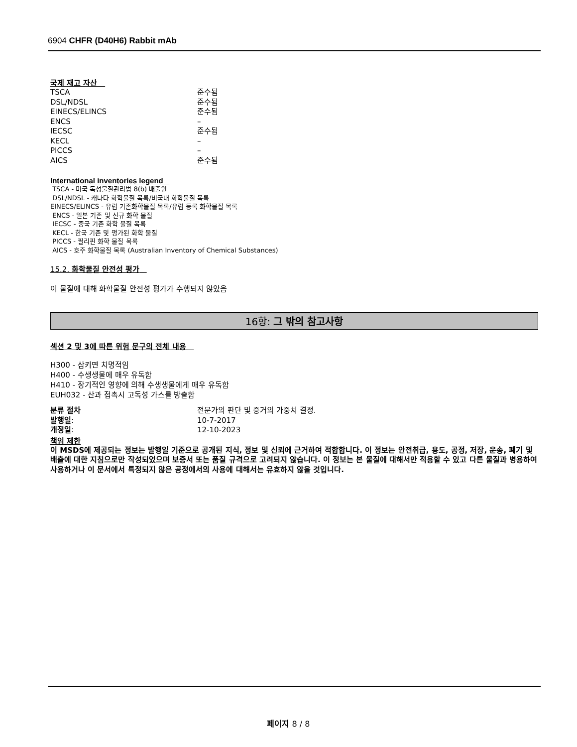6904 CHFR (D40H6) Rabbit mAb
국제 재고 자산
| TSCA | 준수됨 |
| DSL/NDSL | 준수됨 |
| EINECS/ELINCS | 준수됨 |
| ENCS | – |
| IECSC | 준수됨 |
| KECL | – |
| PICCS | – |
| AICS | 준수됨 |
International inventories legend
TSCA - 미국 독성물질관리법 8(b) 배출원
DSL/NDSL - 캐나다 화학물질 목록/비국내 화학물질 목록
EINECS/ELINCS - 유럽 기존화학물질 목록/유럽 등록 화학물질 목록
ENCS - 일본 기존 및 신규 화학 물질
IECSC - 중국 기존 화학 물질 목록
KECL - 한국 기존 및 평가된 화학 물질
PICCS - 필리핀 화학 물질 목록
AICS - 호주 화학물질 목록 (Australian Inventory of Chemical Substances)
15.2. 화학물질 안전성 평가
이 물질에 대해 화학물질 안전성 평가가 수행되지 않았음
16항: 그 밖의 참고사항
섹션 2 및 3에 따른 위험 문구의 전체 내용
H300 - 삼키면 치명적임
H400 - 수생생물에 매우 유독함
H410 - 장기적인 영향에 의해 수생생물에게 매우 유독함
EUH032 - 산과 접촉시 고독성 가스를 방출함
| 분류 절차 | 전문가의 판단 및 증거의 가중치 결정. |
| 발행일 : | 10-7-2017 |
| 개정일 : | 12-10-2023 |
책임 제한
이 MSDS에 제공되는 정보는 발행일 기준으로 공개된 지식, 정보 및 신뢰에 근거하여 적합합니다. 이 정보는 안전취급, 용도, 공정, 저장, 운송, 폐기 및 배출에 대한 지침으로만 작성되었으며 보증서 또는 품질 규격으로 고려되지 않습니다. 이 정보는 본 물질에 대해서만 적용할 수 있고 다른 물질과 병용하여 사용하거나 이 문서에서 특정되지 않은 공정에서의 사용에 대해서는 유효하지 않을 것입니다.
페이지 8 / 8